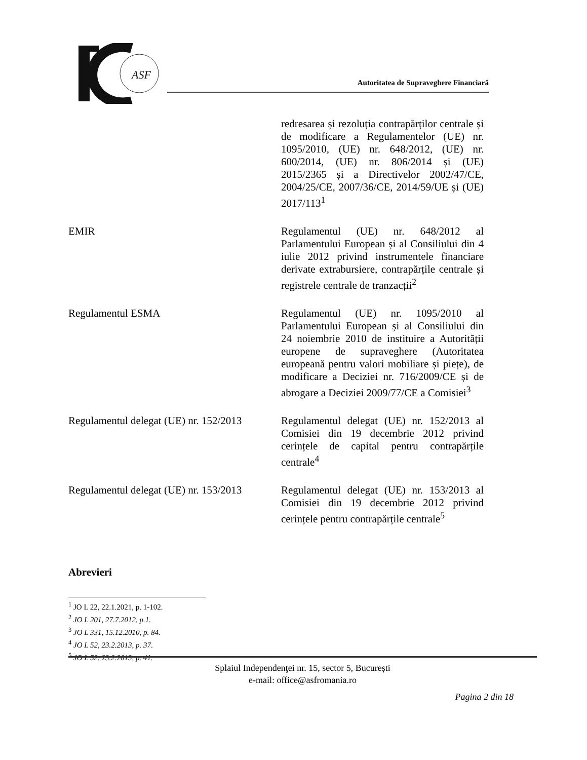ASF
Autoritatea de Supraveghere Financiară
| | redresarea și rezoluția contrapărților centrale și de modificare a Regulamentelor (UE) nr. 1095/2010, (UE) nr. 648/2012, (UE) nr. 600/2014, (UE) nr. 806/2014 și (UE) 2015/2365 și a Directivelor 2002/47/CE, 2004/25/CE, 2007/36/CE, 2014/59/UE și (UE) 2017/113<sup>1</sup> |
| EMIR | Regulamentul (UE) nr. 648/2012 al Parlamentului European și al Consiliului din 4 iulie 2012 privind instrumentele financiare derivate extrabursiere, contrapărțile centrale și registrele centrale de tranzacții<sup>2</sup> |
| Regulamentul ESMA | Regulamentul (UE) nr. 1095/2010 al Parlamentului European și al Consiliului din 24 noiembrie 2010 de instituire a Autorității europene de supraveghere (Autoritatea europeană pentru valori mobiliare și piețe), de modificare a Deciziei nr. 716/2009/CE și de abrogare a Deciziei 2009/77/CE a Comisiei<sup>3</sup> |
| Regulamentul delegat (UE) nr. 152/2013 | Regulamentul delegat (UE) nr. 152/2013 al Comisiei din 19 decembrie 2012 privind cerințele de capital pentru contrapărțile centrale<sup>4</sup> |
| Regulamentul delegat (UE) nr. 153/2013 | Regulamentul delegat (UE) nr. 153/2013 al Comisiei din 19 decembrie 2012 privind cerințele pentru contrapărțile centrale<sup>5</sup> |
Abrevieri
<sup>1</sup> JO L 22, 22.1.2021, p. 1-102.
<sup>2</sup> JO L 201, 27.7.2012, p.1.
<sup>3</sup> JO L 331, 15.12.2010, p. 84.
<sup>4</sup> JO L 52, 23.2.2013, p. 37.
<sup>5</sup> JO L 52, 23.2.2013, p. 41.
Splaiul Independenţei nr. 15, sector 5, București
e-mail: office@asfromania.ro
Pagina 2 din 18